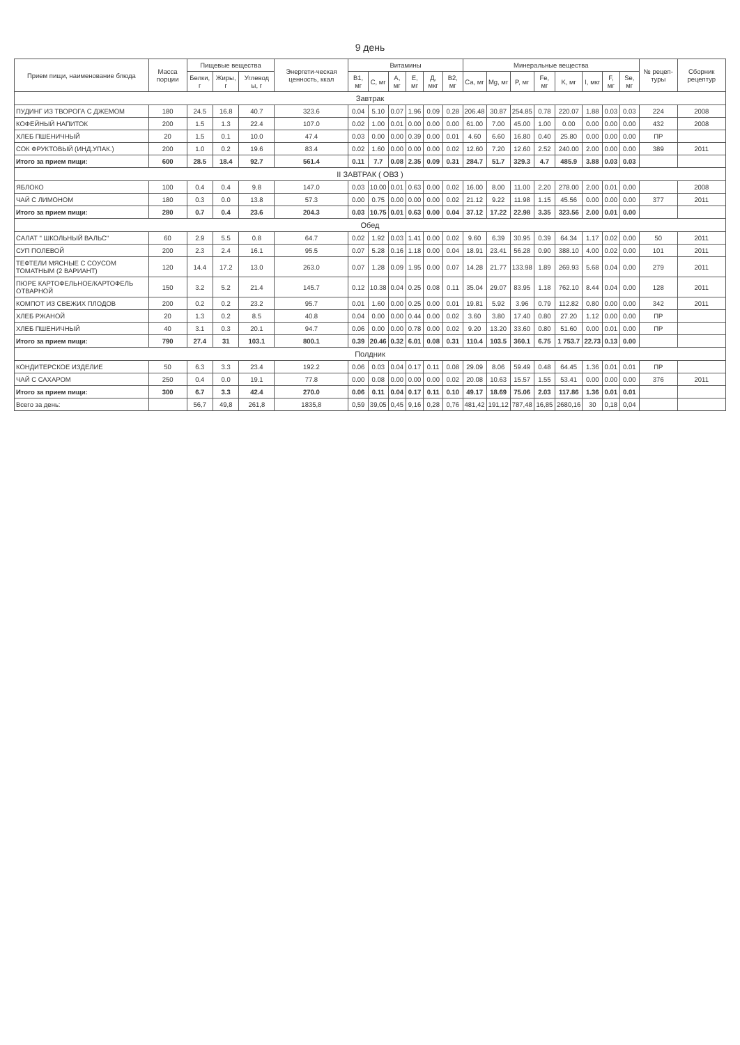9 день
| Прием пищи, наименование блюда | Масса порции | Пищевые вещества | | | Энергети-ческая ценность, ккал | Витамины | | | | | | Минеральные вещества | | | | | | | | № рецеп-туры | Сборник рецептур |
| --- | --- | --- | --- | --- | --- | --- | --- | --- | --- | --- | --- | --- | --- | --- | --- | --- | --- | --- | --- | --- | --- |
| | | Белки, г | Жиры, г | Углевод ы, г | | B1, мг | C, мг | A, мг | E, мг | Д, мкг | B2, мг | Ca, мг | Mg, мг | P, мг | Fe, мг | K, мг | I, мкг | F, мг | Se, мг | | |
| Завтрак | | | | | | | | | | | | | | | | | | | | | |
| ПУДИНГ ИЗ ТВОРОГА С ДЖЕМОМ | 180 | 24.5 | 16.8 | 40.7 | 323.6 | 0.04 | 5.10 | 0.07 | 1.96 | 0.09 | 0.28 | 206.48 | 30.87 | 254.85 | 0.78 | 220.07 | 1.88 | 0.03 | 0.03 | 224 | 2008 |
| КОФЕЙНЫЙ НАПИТОК | 200 | 1.5 | 1.3 | 22.4 | 107.0 | 0.02 | 1.00 | 0.01 | 0.00 | 0.00 | 0.00 | 61.00 | 7.00 | 45.00 | 1.00 | 0.00 | 0.00 | 0.00 | 0.00 | 432 | 2008 |
| ХЛЕБ ПШЕНИЧНЫЙ | 20 | 1.5 | 0.1 | 10.0 | 47.4 | 0.03 | 0.00 | 0.00 | 0.39 | 0.00 | 0.01 | 4.60 | 6.60 | 16.80 | 0.40 | 25.80 | 0.00 | 0.00 | 0.00 | ПР | |
| СОК ФРУКТОВЫЙ (ИНД.УПАК.) | 200 | 1.0 | 0.2 | 19.6 | 83.4 | 0.02 | 1.60 | 0.00 | 0.00 | 0.00 | 0.02 | 12.60 | 7.20 | 12.60 | 2.52 | 240.00 | 2.00 | 0.00 | 0.00 | 389 | 2011 |
| Итого за прием пищи: | 600 | 28.5 | 18.4 | 92.7 | 561.4 | 0.11 | 7.7 | 0.08 | 2.35 | 0.09 | 0.31 | 284.7 | 51.7 | 329.3 | 4.7 | 485.9 | 3.88 | 0.03 | 0.03 | | |
| II ЗАВТРАК ( ОВЗ ) | | | | | | | | | | | | | | | | | | | | | |
| ЯБЛОКО | 100 | 0.4 | 0.4 | 9.8 | 147.0 | 0.03 | 10.00 | 0.01 | 0.63 | 0.00 | 0.02 | 16.00 | 8.00 | 11.00 | 2.20 | 278.00 | 2.00 | 0.01 | 0.00 | | 2008 |
| ЧАЙ С ЛИМОНОМ | 180 | 0.3 | 0.0 | 13.8 | 57.3 | 0.00 | 0.75 | 0.00 | 0.00 | 0.00 | 0.02 | 21.12 | 9.22 | 11.98 | 1.15 | 45.56 | 0.00 | 0.00 | 0.00 | 377 | 2011 |
| Итого за прием пищи: | 280 | 0.7 | 0.4 | 23.6 | 204.3 | 0.03 | 10.75 | 0.01 | 0.63 | 0.00 | 0.04 | 37.12 | 17.22 | 22.98 | 3.35 | 323.56 | 2.00 | 0.01 | 0.00 | | |
| Обед | | | | | | | | | | | | | | | | | | | | | |
| САЛАТ " ШКОЛЬНЫЙ ВАЛЬС" | 60 | 2.9 | 5.5 | 0.8 | 64.7 | 0.02 | 1.92 | 0.03 | 1.41 | 0.00 | 0.02 | 9.60 | 6.39 | 30.95 | 0.39 | 64.34 | 1.17 | 0.02 | 0.00 | 50 | 2011 |
| СУП ПОЛЕВОЙ | 200 | 2.3 | 2.4 | 16.1 | 95.5 | 0.07 | 5.28 | 0.16 | 1.18 | 0.00 | 0.04 | 18.91 | 23.41 | 56.28 | 0.90 | 388.10 | 4.00 | 0.02 | 0.00 | 101 | 2011 |
| ТЕФТЕЛИ МЯСНЫЕ С СОУСОМ ТОМАТНЫМ (2 ВАРИАНТ) | 120 | 14.4 | 17.2 | 13.0 | 263.0 | 0.07 | 1.28 | 0.09 | 1.95 | 0.00 | 0.07 | 14.28 | 21.77 | 133.98 | 1.89 | 269.93 | 5.68 | 0.04 | 0.00 | 279 | 2011 |
| ПЮРЕ КАРТОФЕЛЬНОЕ/КАРТОФЕЛЬ ОТВАРНОЙ | 150 | 3.2 | 5.2 | 21.4 | 145.7 | 0.12 | 10.38 | 0.04 | 0.25 | 0.08 | 0.11 | 35.04 | 29.07 | 83.95 | 1.18 | 762.10 | 8.44 | 0.04 | 0.00 | 128 | 2011 |
| КОМПОТ ИЗ СВЕЖИХ ПЛОДОВ | 200 | 0.2 | 0.2 | 23.2 | 95.7 | 0.01 | 1.60 | 0.00 | 0.25 | 0.00 | 0.01 | 19.81 | 5.92 | 3.96 | 0.79 | 112.82 | 0.80 | 0.00 | 0.00 | 342 | 2011 |
| ХЛЕБ РЖАНОЙ | 20 | 1.3 | 0.2 | 8.5 | 40.8 | 0.04 | 0.00 | 0.00 | 0.44 | 0.00 | 0.02 | 3.60 | 3.80 | 17.40 | 0.80 | 27.20 | 1.12 | 0.00 | 0.00 | ПР | |
| ХЛЕБ ПШЕНИЧНЫЙ | 40 | 3.1 | 0.3 | 20.1 | 94.7 | 0.06 | 0.00 | 0.00 | 0.78 | 0.00 | 0.02 | 9.20 | 13.20 | 33.60 | 0.80 | 51.60 | 0.00 | 0.01 | 0.00 | ПР | |
| Итого за прием пищи: | 790 | 27.4 | 31 | 103.1 | 800.1 | 0.39 | 20.46 | 0.32 | 6.01 | 0.08 | 0.31 | 110.4 | 103.5 | 360.1 | 6.75 | 1 753.7 | 22.73 | 0.13 | 0.00 | | |
| Полдник | | | | | | | | | | | | | | | | | | | | | |
| КОНДИТЕРСКОЕ ИЗДЕЛИЕ | 50 | 6.3 | 3.3 | 23.4 | 192.2 | 0.06 | 0.03 | 0.04 | 0.17 | 0.11 | 0.08 | 29.09 | 8.06 | 59.49 | 0.48 | 64.45 | 1.36 | 0.01 | 0.01 | ПР | |
| ЧАЙ С САХАРОМ | 250 | 0.4 | 0.0 | 19.1 | 77.8 | 0.00 | 0.08 | 0.00 | 0.00 | 0.00 | 0.02 | 20.08 | 10.63 | 15.57 | 1.55 | 53.41 | 0.00 | 0.00 | 0.00 | 376 | 2011 |
| Итого за прием пищи: | 300 | 6.7 | 3.3 | 42.4 | 270.0 | 0.06 | 0.11 | 0.04 | 0.17 | 0.11 | 0.10 | 49.17 | 18.69 | 75.06 | 2.03 | 117.86 | 1.36 | 0.01 | 0.01 | | |
| Всего за день: | | 56,7 | 49,8 | 261,8 | 1835,8 | 0,59 | 39,05 | 0,45 | 9,16 | 0,28 | 0,76 | 481,42 | 191,12 | 787,48 | 16,85 | 2680,16 | 30 | 0,18 | 0,04 | | |